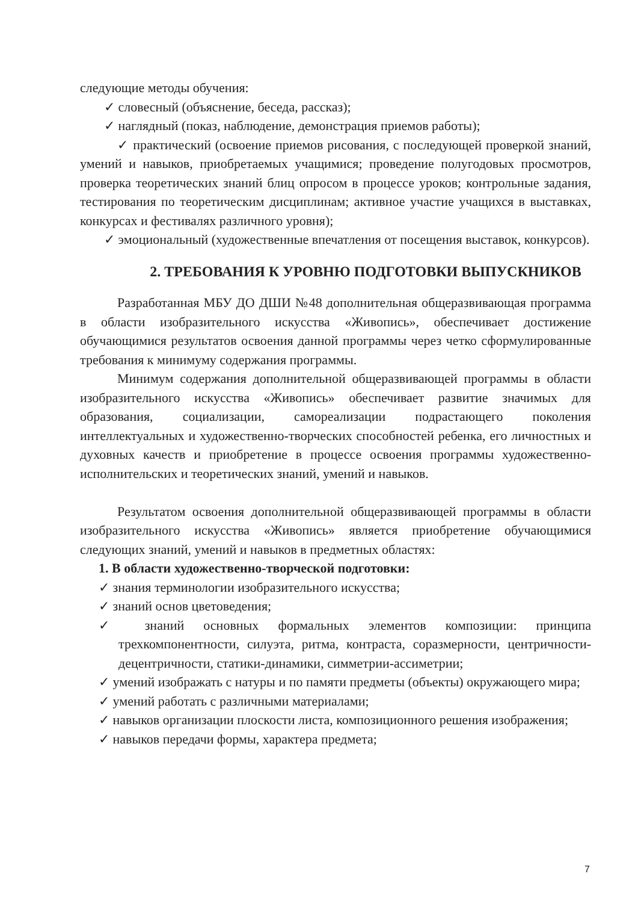следующие методы обучения:
✓ словесный (объяснение, беседа, рассказ);
✓ наглядный (показ, наблюдение, демонстрация приемов работы);
✓ практический (освоение приемов рисования, с последующей проверкой знаний, умений и навыков, приобретаемых учащимися; проведение полугодовых просмотров, проверка теоретических знаний блиц опросом в процессе уроков; контрольные задания, тестирования по теоретическим дисциплинам; активное участие учащихся в выставках, конкурсах и фестивалях различного уровня);
✓ эмоциональный (художественные впечатления от посещения выставок, конкурсов).
2. ТРЕБОВАНИЯ К УРОВНЮ ПОДГОТОВКИ ВЫПУСКНИКОВ
Разработанная МБУ ДО ДШИ №48 дополнительная общеразвивающая программа в области изобразительного искусства «Живопись», обеспечивает достижение обучающимися результатов освоения данной программы через четко сформулированные требования к минимуму содержания программы.
Минимум содержания дополнительной общеразвивающей программы в области изобразительного искусства «Живопись» обеспечивает развитие значимых для образования, социализации, самореализации подрастающего поколения интеллектуальных и художественно-творческих способностей ребенка, его личностных и духовных качеств и приобретение в процессе освоения программы художественно-исполнительских и теоретических знаний, умений и навыков.
Результатом освоения дополнительной общеразвивающей программы в области изобразительного искусства «Живопись» является приобретение обучающимися следующих знаний, умений и навыков в предметных областях:
1. В области художественно-творческой подготовки:
✓ знания терминологии изобразительного искусства;
✓ знаний основ цветоведения;
✓ знаний основных формальных элементов композиции: принципа трехкомпонентности, силуэта, ритма, контраста, соразмерности, центричности- децентричности, статики-динамики, симметрии-ассиметрии;
✓ умений изображать с натуры и по памяти предметы (объекты) окружающего мира;
✓ умений работать с различными материалами;
✓ навыков организации плоскости листа, композиционного решения изображения;
✓ навыков передачи формы, характера предмета;
7